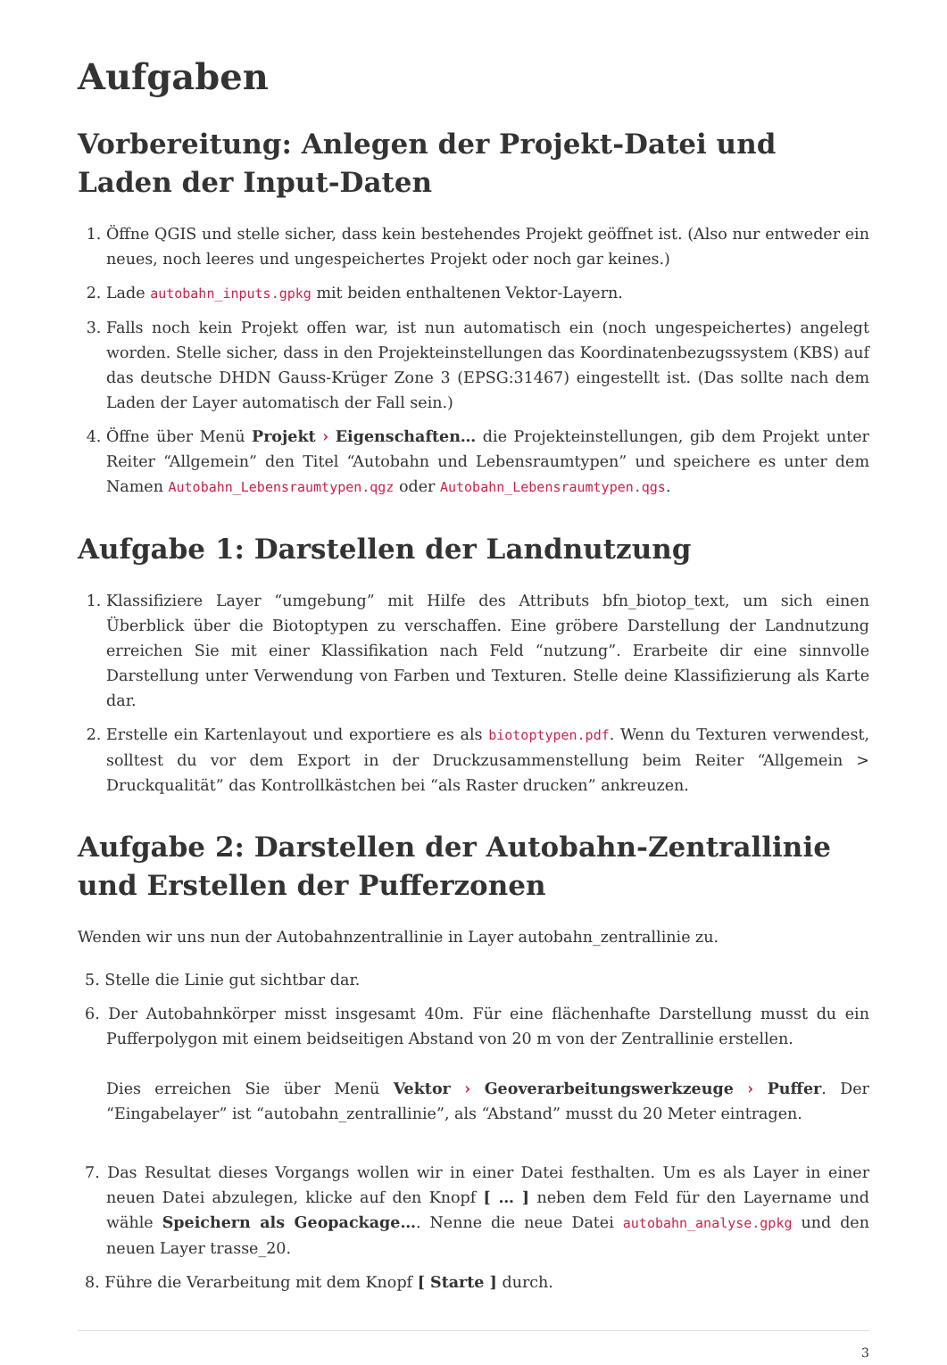Aufgaben
Vorbereitung: Anlegen der Projekt-Datei und Laden der Input-Daten
1. Öffne QGIS und stelle sicher, dass kein bestehendes Projekt geöffnet ist. (Also nur entweder ein neues, noch leeres und ungespeichertes Projekt oder noch gar keines.)
2. Lade autobahn_inputs.gpkg mit beiden enthaltenen Vektor-Layern.
3. Falls noch kein Projekt offen war, ist nun automatisch ein (noch ungespeichertes) angelegt worden. Stelle sicher, dass in den Projekteinstellungen das Koordinatenbezugssystem (KBS) auf das deutsche DHDN Gauss-Krüger Zone 3 (EPSG:31467) eingestellt ist. (Das sollte nach dem Laden der Layer automatisch der Fall sein.)
4. Öffne über Menü Projekt › Eigenschaften… die Projekteinstellungen, gib dem Projekt unter Reiter “Allgemein” den Titel “Autobahn und Lebensraumtypen” und speichere es unter dem Namen Autobahn_Lebensraumtypen.qgz oder Autobahn_Lebensraumtypen.qgs.
Aufgabe 1: Darstellen der Landnutzung
1. Klassifiziere Layer “umgebung” mit Hilfe des Attributs bfn_biotop_text, um sich einen Überblick über die Biotoptypen zu verschaffen. Eine gröbere Darstellung der Landnutzung erreichen Sie mit einer Klassifikation nach Feld “nutzung”. Erarbeite dir eine sinnvolle Darstellung unter Verwendung von Farben und Texturen. Stelle deine Klassifizierung als Karte dar.
2. Erstelle ein Kartenlayout und exportiere es als biotoptypen.pdf. Wenn du Texturen verwendest, solltest du vor dem Export in der Druckzusammenstellung beim Reiter “Allgemein > Druckqualität” das Kontrollkästchen bei “als Raster drucken” ankreuzen.
Aufgabe 2: Darstellen der Autobahn-Zentrallinie und Erstellen der Pufferzonen
Wenden wir uns nun der Autobahnzentrallinie in Layer autobahn_zentrallinie zu.
5. Stelle die Linie gut sichtbar dar.
6. Der Autobahnkörper misst insgesamt 40m. Für eine flächenhafte Darstellung musst du ein Pufferpolygon mit einem beidseitigen Abstand von 20 m von der Zentrallinie erstellen.
Dies erreichen Sie über Menü Vektor › Geoverarbeitungswerkzeuge › Puffer. Der “Eingabelayer” ist “autobahn_zentrallinie”, als “Abstand” musst du 20 Meter eintragen.
7. Das Resultat dieses Vorgangs wollen wir in einer Datei festhalten. Um es als Layer in einer neuen Datei abzulegen, klicke auf den Knopf [ … ] neben dem Feld für den Layername und wähle Speichern als Geopackage…. Nenne die neue Datei autobahn_analyse.gpkg und den neuen Layer trasse_20.
8. Führe die Verarbeitung mit dem Knopf [ Starte ] durch.
3